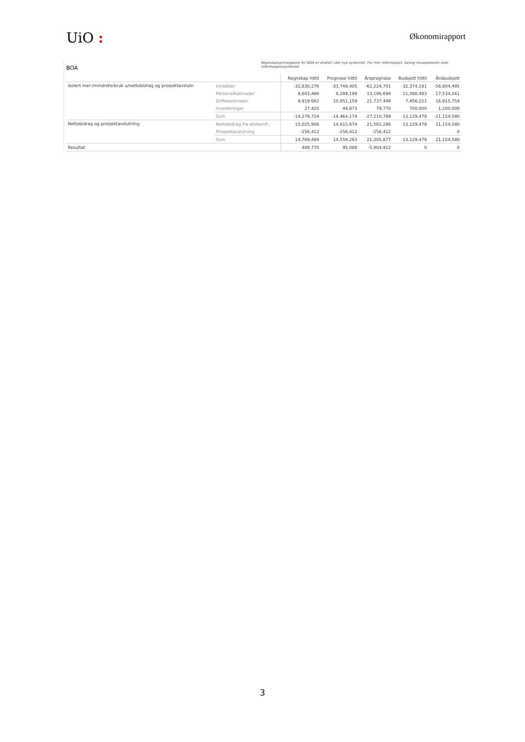UiO :
Økonomirapport
BOA
Regnskapsprinsippene for BOA er endret i det nye systemet. For mer informasjon: beveg musepekeren over informasjonssymbolet
| | | Regnskap hittil | Prognose hittil | Årsprognose | Budsjett hittil | Årsbudsjett |
| --- | --- | --- | --- | --- | --- | --- |
| Isolert mer-/mindreforbruk u/nettobidrag og prosjektavslutn | Inntekter | -32,830,276 | -33,749,405 | -62,224,701 | -32,374,181 | -56,804,495 |
| | Personalkostnader | 8,603,466 | 8,289,199 | 13,196,694 | 11,088,483 | 17,534,161 |
| | Driftskostnader | 9,919,662 | 10,951,159 | 21,737,449 | 7,456,221 | 16,915,754 |
| | Investeringer | 27,425 | 44,873 | 79,770 | 700,000 | 1,200,000 |
| | Sum | -14,279,724 | -14,464,174 | -27,210,789 | -13,129,478 | -21,154,580 |
| Nettobidrag og prosjektavslutning | Nettobidrag fra eksternfi.. | 15,025,906 | 14,815,674 | 21,562,288 | 13,129,478 | 21,154,580 |
| | Prosjektavslutning | -256,412 | -256,412 | -256,412 | | 0 |
| | Sum | 14,769,494 | 14,559,263 | 21,305,877 | 13,129,478 | 21,154,580 |
| Resultat | | 489,770 | 95,088 | -5,904,912 | 0 | 0 |
3